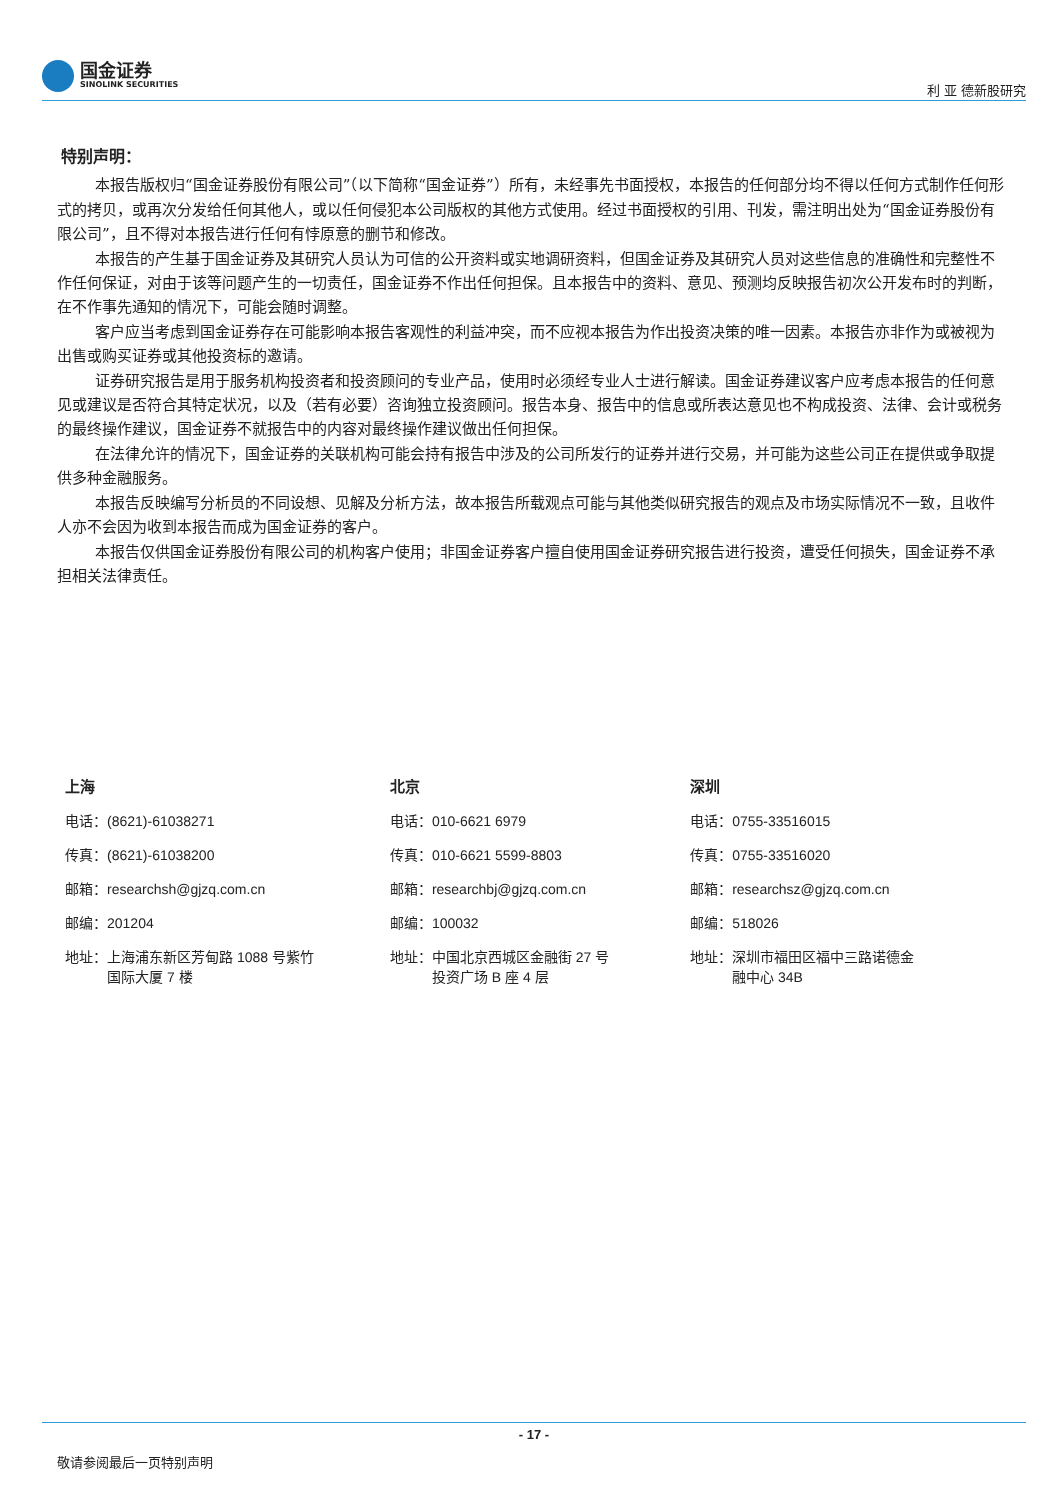国金证券
SINOLINK SECURITIES
利 亚 德新股研究
特别声明：
本报告版权归“国金证券股份有限公司”（以下简称“国金证券”）所有，未经事先书面授权，本报告的任何部分均不得以任何方式制作任何形式的拷贝，或再次分发给任何其他人，或以任何侵犯本公司版权的其他方式使用。经过书面授权的引用、刊发，需注明出处为“国金证券股份有限公司”，且不得对本报告进行任何有悖原意的删节和修改。
本报告的产生基于国金证券及其研究人员认为可信的公开资料或实地调研资料，但国金证券及其研究人员对这些信息的准确性和完整性不作任何保证，对由于该等问题产生的一切责任，国金证券不作出任何担保。且本报告中的资料、意见、预测均反映报告初次公开发布时的判断，在不作事先通知的情况下，可能会随时调整。
客户应当考虑到国金证券存在可能影响本报告客观性的利益冲突，而不应视本报告为作出投资决策的唯一因素。本报告亦非作为或被视为出售或购买证券或其他投资标的邀请。
证券研究报告是用于服务机构投资者和投资顾问的专业产品，使用时必须经专业人士进行解读。国金证券建议客户应考虑本报告的任何意见或建议是否符合其特定状况，以及（若有必要）咨询独立投资顾问。报告本身、报告中的信息或所表达意见也不构成投资、法律、会计或税务的最终操作建议，国金证券不就报告中的内容对最终操作建议做出任何担保。
在法律允许的情况下，国金证券的关联机构可能会持有报告中涉及的公司所发行的证券并进行交易，并可能为这些公司正在提供或争取提供多种金融服务。
本报告反映编写分析员的不同设想、见解及分析方法，故本报告所载观点可能与其他类似研究报告的观点及市场实际情况不一致，且收件人亦不会因为收到本报告而成为国金证券的客户。
本报告仅供国金证券股份有限公司的机构客户使用；非国金证券客户擅自使用国金证券研究报告进行投资，遭受任何损失，国金证券不承担相关法律责任。
上海
电话：(8621)-61038271
传真：(8621)-61038200
邮箱：researchsh@gjzq.com.cn
邮编：201204
地址：上海浦东新区芳甸路 1088 号紫竹
　　　国际大厦 7 楼
北京
电话：010-6621 6979
传真：010-6621 5599-8803
邮箱：researchbj@gjzq.com.cn
邮编：100032
地址：中国北京西城区金融街 27 号
　　　投资广场 B 座 4 层
深圳
电话：0755-33516015
传真：0755-33516020
邮箱：researchsz@gjzq.com.cn
邮编：518026
地址：深圳市福田区福中三路诺德金
　　　融中心 34B
- 17 -
敬请参阅最后一页特别声明